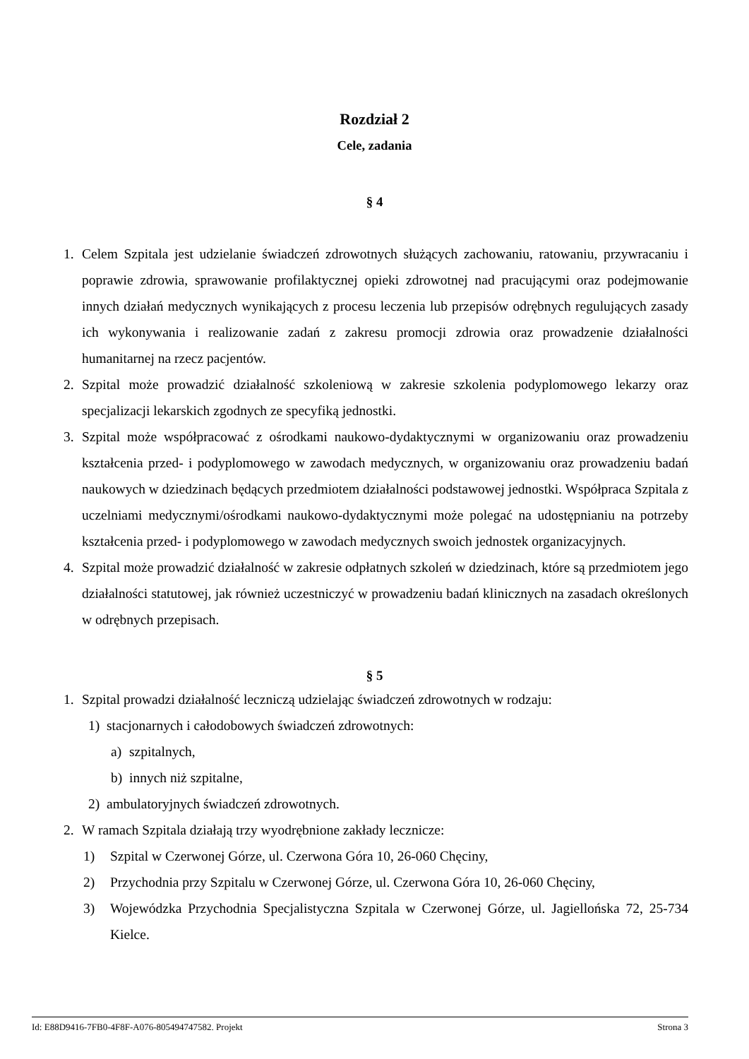Rozdział 2
Cele, zadania
§ 4
1. Celem Szpitala jest udzielanie świadczeń zdrowotnych służących zachowaniu, ratowaniu, przywracaniu i poprawie zdrowia, sprawowanie profilaktycznej opieki zdrowotnej nad pracującymi oraz podejmowanie innych działań medycznych wynikających z procesu leczenia lub przepisów odrębnych regulujących zasady ich wykonywania i realizowanie zadań z zakresu promocji zdrowia oraz prowadzenie działalności humanitarnej na rzecz pacjentów.
2. Szpital może prowadzić działalność szkoleniową w zakresie szkolenia podyplomowego lekarzy oraz specjalizacji lekarskich zgodnych ze specyfiką jednostki.
3. Szpital może współpracować z ośrodkami naukowo-dydaktycznymi w organizowaniu oraz prowadzeniu kształcenia przed- i podyplomowego w zawodach medycznych, w organizowaniu oraz prowadzeniu badań naukowych w dziedzinach będących przedmiotem działalności podstawowej jednostki. Współpraca Szpitala z uczelniami medycznymi/ośrodkami naukowo-dydaktycznymi może polegać na udostępnianiu na potrzeby kształcenia przed- i podyplomowego w zawodach medycznych swoich jednostek organizacyjnych.
4. Szpital może prowadzić działalność w zakresie odpłatnych szkoleń w dziedzinach, które są przedmiotem jego działalności statutowej, jak również uczestniczyć w prowadzeniu badań klinicznych na zasadach określonych w odrębnych przepisach.
§ 5
1. Szpital prowadzi działalność leczniczą udzielając świadczeń zdrowotnych w rodzaju:
1) stacjonarnych i całodobowych świadczeń zdrowotnych:
a) szpitalnych,
b) innych niż szpitalne,
2) ambulatoryjnych świadczeń zdrowotnych.
2. W ramach Szpitala działają trzy wyodrębnione zakłady lecznicze:
1) Szpital w Czerwonej Górze, ul. Czerwona Góra 10, 26-060 Chęciny,
2) Przychodnia przy Szpitalu w Czerwonej Górze, ul. Czerwona Góra 10, 26-060 Chęciny,
3) Wojewódzka Przychodnia Specjalistyczna Szpitala w Czerwonej Górze, ul. Jagiellońska 72, 25-734 Kielce.
Id: E88D9416-7FB0-4F8F-A076-805494747582. Projekt Strona 3